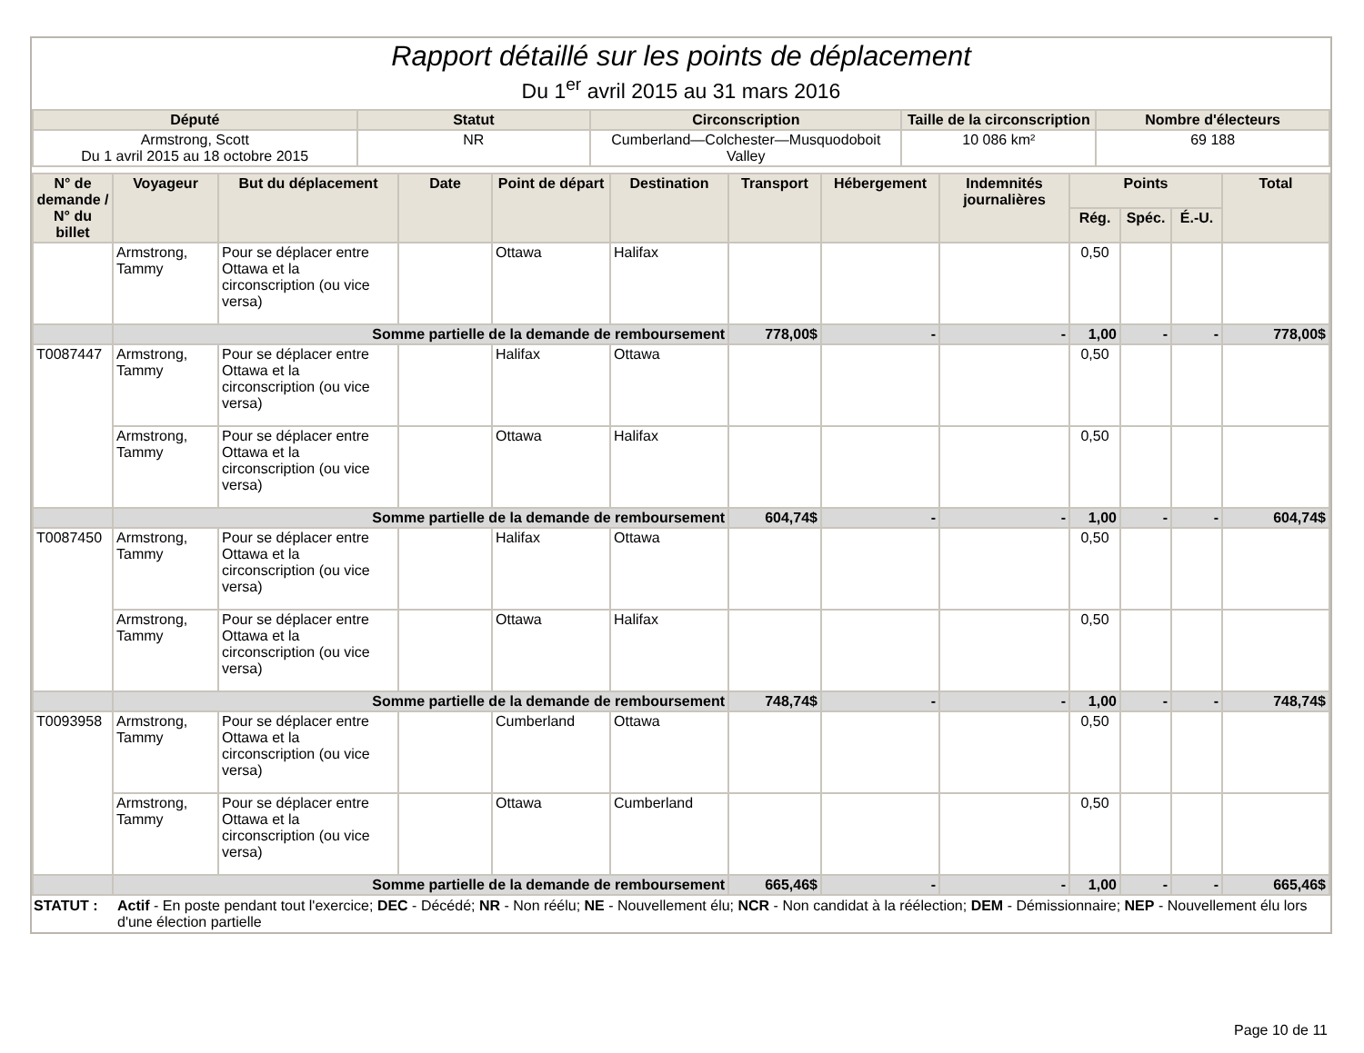Rapport détaillé sur les points de déplacement
Du 1<sup>er</sup> avril 2015 au 31 mars 2016
| Député | Statut | Circonscription | Taille de la circonscription | Nombre d'électeurs |
| --- | --- | --- | --- | --- |
| Armstrong, Scott Du 1 avril 2015 au 18 octobre 2015 | NR | Cumberland—Colchester—Musquodoboit Valley | 10 086 km² | 69 188 |
| N° de demande / N° du billet | Voyageur | But du déplacement | Date | Point de départ | Destination | Transport | Hébergement | Indemnités journalières | Points | | | Total |
| --- | --- | --- | --- | --- | --- | --- | --- | --- | --- | --- | --- | --- |
| | | | | | | | | | Rég. | Spéc. | É.-U. | |
| | Armstrong, Tammy | Pour se déplacer entre Ottawa et la circonscription (ou vice versa) | | Ottawa | Halifax | | | | 0,50 | | | |
| | Somme partielle de la demande de remboursement | | | | | 778,00$ | - | - | 1,00 | - | - | 778,00$ |
| T0087447 | Armstrong, Tammy | Pour se déplacer entre Ottawa et la circonscription (ou vice versa) | | Halifax | Ottawa | | | | 0,50 | | | |
| | Armstrong, Tammy | Pour se déplacer entre Ottawa et la circonscription (ou vice versa) | | Ottawa | Halifax | | | | 0,50 | | | |
| | Somme partielle de la demande de remboursement | | | | | 604,74$ | - | - | 1,00 | - | - | 604,74$ |
| T0087450 | Armstrong, Tammy | Pour se déplacer entre Ottawa et la circonscription (ou vice versa) | | Halifax | Ottawa | | | | 0,50 | | | |
| | Armstrong, Tammy | Pour se déplacer entre Ottawa et la circonscription (ou vice versa) | | Ottawa | Halifax | | | | 0,50 | | | |
| | Somme partielle de la demande de remboursement | | | | | 748,74$ | - | - | 1,00 | - | - | 748,74$ |
| T0093958 | Armstrong, Tammy | Pour se déplacer entre Ottawa et la circonscription (ou vice versa) | | Cumberland | Ottawa | | | | 0,50 | | | |
| | Armstrong, Tammy | Pour se déplacer entre Ottawa et la circonscription (ou vice versa) | | Ottawa | Cumberland | | | | 0,50 | | | |
| | Somme partielle de la demande de remboursement | | | | | 665,46$ | - | - | 1,00 | - | - | 665,46$ |
STATUT : Actif - En poste pendant tout l'exercice; DEC - Décédé; NR - Non réélu; NE - Nouvellement élu; NCR - Non candidat à la réélection; DEM - Démissionnaire; NEP - Nouvellement élu lors d'une élection partielle
Page 10 de 11